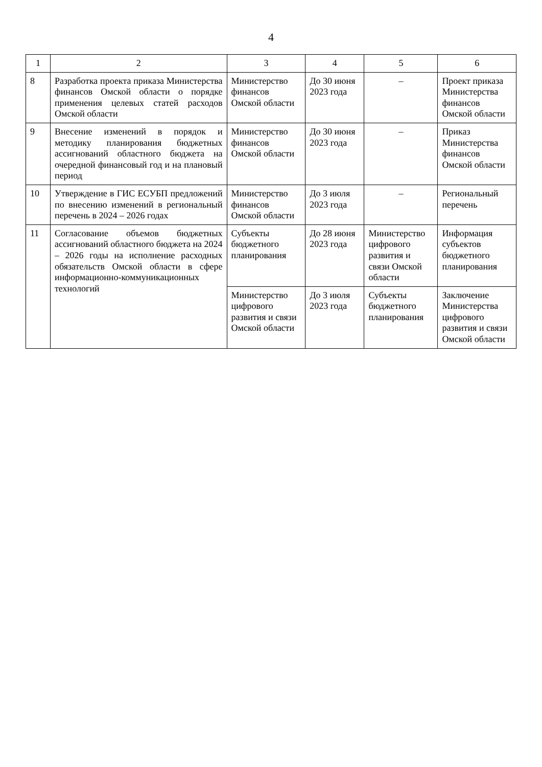4
| 1 | 2 | 3 | 4 | 5 | 6 |
| --- | --- | --- | --- | --- | --- |
| 8 | Разработка проекта приказа Министерства финансов Омской области о порядке применения целевых статей расходов Омской области | Министерство финансов Омской области | До 30 июня 2023 года | – | Проект приказа Министерства финансов Омской области |
| 9 | Внесение изменений в порядок и методику планирования бюджетных ассигнований областного бюджета на очередной финансовый год и на плановый период | Министерство финансов Омской области | До 30 июня 2023 года | – | Приказ Министерства финансов Омской области |
| 10 | Утверждение в ГИС ЕСУБП предложений по внесению изменений в региональный перечень в 2024 – 2026 годах | Министерство финансов Омской области | До 3 июля 2023 года | – | Региональный перечень |
| 11 | Согласование объемов бюджетных ассигнований областного бюджета на 2024 – 2026 годы на исполнение расходных обязательств Омской области в сфере информационно-коммуникационных технологий | Субъекты бюджетного планирования | До 28 июня 2023 года | Министерство цифрового развития и связи Омской области | Информация субъектов бюджетного планирования |
| | | Министерство цифрового развития и связи Омской области | До 3 июля 2023 года | Субъекты бюджетного планирования | Заключение Министерства цифрового развития и связи Омской области |